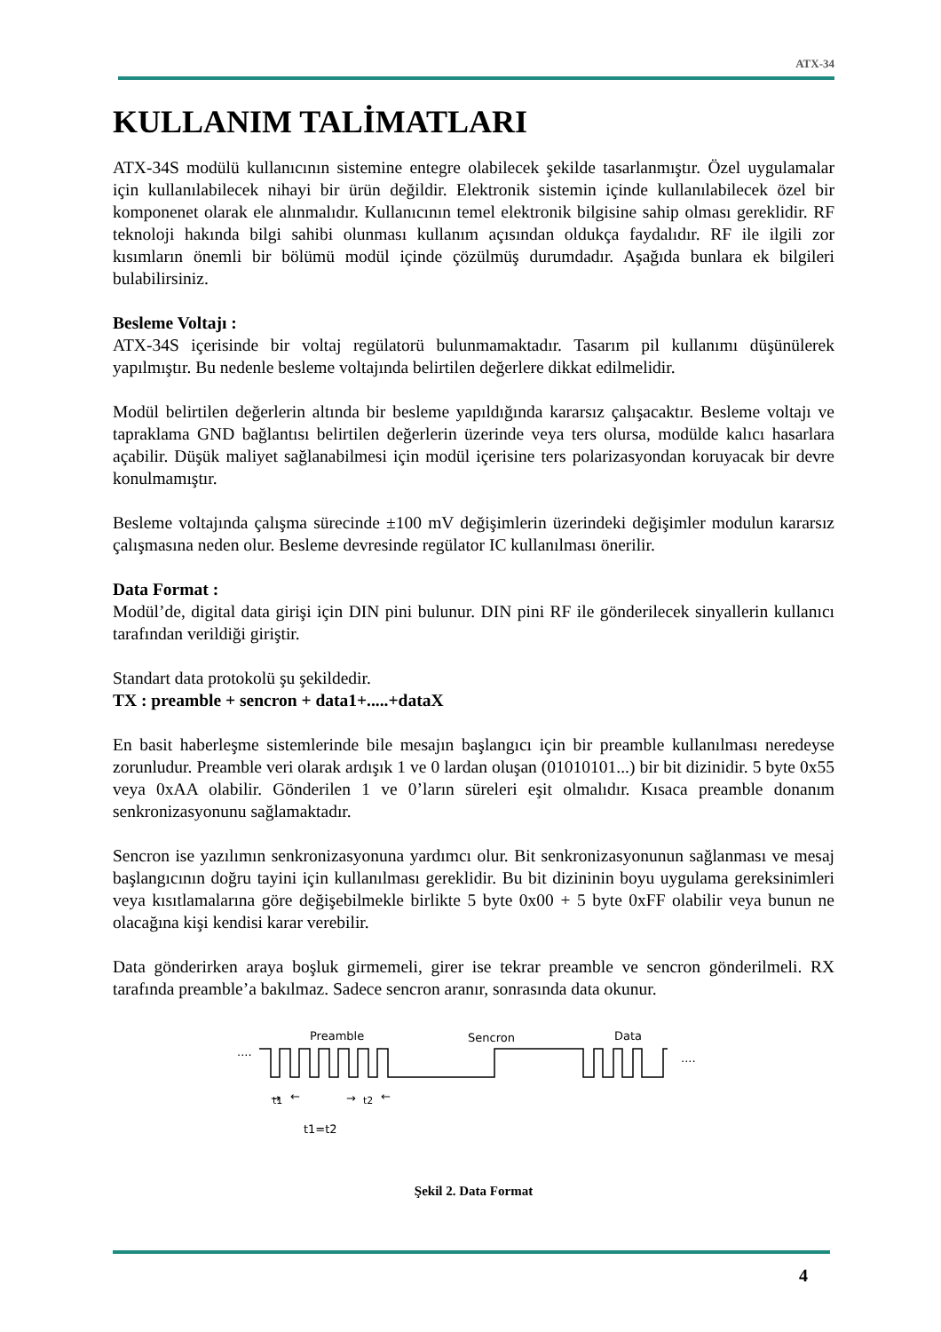ATX-34
KULLANIM TALİMATLARI
ATX-34S modülü kullanıcının sistemine entegre olabilecek şekilde tasarlanmıştır. Özel uygulamalar için kullanılabilecek nihayi bir ürün değildir. Elektronik sistemin içinde kullanılabilecek özel bir komponenet olarak ele alınmalıdır. Kullanıcının temel elektronik bilgisine sahip olması gereklidir. RF teknoloji hakında bilgi sahibi olunması kullanım açısından oldukça faydalıdır. RF ile ilgili zor kısımların önemli bir bölümü modül içinde çözülmüş durumdadır. Aşağıda bunlara ek bilgileri bulabilirsiniz.
Besleme Voltajı :
ATX-34S içerisinde bir voltaj regülatorü bulunmamaktadır. Tasarım pil kullanımı düşünülerek yapılmıştır. Bu nedenle besleme voltajında belirtilen değerlere dikkat edilmelidir.
Modül belirtilen değerlerin altında bir besleme yapıldığında kararsız çalışacaktır. Besleme voltajı ve tapraklama GND bağlantısı belirtilen değerlerin üzerinde veya ters olursa, modülde kalıcı hasarlara açabilir. Düşük maliyet sağlanabilmesi için modül içerisine ters polarizasyondan koruyacak bir devre konulmamıştır.
Besleme voltajında çalışma sürecinde ±100 mV değişimlerin üzerindeki değişimler modulun kararsız çalışmasına neden olur. Besleme devresinde regülator IC kullanılması önerilir.
Data Format :
Modül’de, digital data girişi için DIN pini bulunur. DIN pini RF ile gönderilecek sinyallerin kullanıcı tarafından verildiği giriştir.
Standart data protokolü şu şekildedir.
TX : preamble + sencron + data1+.....+dataX
En basit haberleşme sistemlerinde bile mesajın başlangıcı için bir preamble kullanılması neredeyse zorunludur. Preamble veri olarak ardışık 1 ve 0 lardan oluşan (01010101...) bir bit dizinidir. 5 byte 0x55 veya 0xAA olabilir. Gönderilen 1 ve 0’ların süreleri eşit olmalıdır. Kısaca preamble donanım senkronizasyonunu sağlamaktadır.
Sencron ise yazılımın senkronizasyonuna yardımcı olur. Bit senkronizasyonunun sağlanması ve mesaj başlangıcının doğru tayini için kullanılması gereklidir. Bu bit dizininin boyu uygulama gereksinimleri veya kısıtlamalarına göre değişebilmekle birlikte 5 byte 0x00 + 5 byte 0xFF olabilir veya bunun ne olacağına kişi kendisi karar verebilir.
Data gönderirken araya boşluk girmemeli, girer ise tekrar preamble ve sencron gönderilmeli. RX tarafında preamble’a bakılmaz. Sadece sencron aranır, sonrasında data okunur.
Preamble
Sencron
Data
....
....
→
t1
←
→
t2
←
t1=t2
Şekil 2. Data Format
4